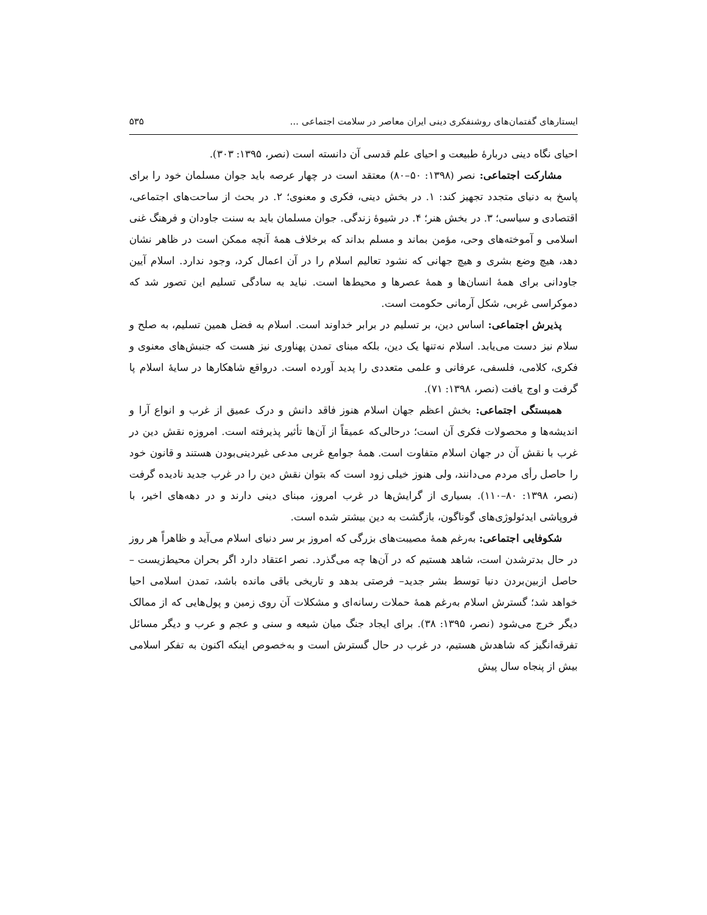ایستارهای گفتمان‌های روشنفکری دینی ایران معاصر در سلامت اجتماعی ... ۵۳۵
احیای نگاه دینی دربارهٔ طبیعت و احیای علم قدسی آن دانسته است (نصر، ۱۳۹۵: ۳۰۳).
مشارکت اجتماعی: نصر (۱۳۹۸: ۵۰–۸۰) معتقد است در چهار عرصه باید جوان مسلمان خود را برای پاسخ به دنیای متجدد تجهیز کند: ۱. در بخش دینی، فکری و معنوی؛ ۲. در بحث از ساحت‌های اجتماعی، اقتصادی و سیاسی؛ ۳. در بخش هنر؛ ۴. در شیوهٔ زندگی. جوان مسلمان باید به سنت جاودان و فرهنگ غنی اسلامی و آموخته‌های وحی، مؤمن بماند و مسلم بداند که برخلاف همهٔ آنچه ممکن است در ظاهر نشان دهد، هیچ وضع بشری و هیچ جهانی که نشود تعالیم اسلام را در آن اعمال کرد، وجود ندارد. اسلام آیین جاودانی برای همهٔ انسان‌ها و همهٔ عصرها و محیط‌ها است. نباید به سادگی تسلیم این تصور شد که دموکراسی غربی، شکل آرمانی حکومت است.
پذیرش اجتماعی: اساس دین، بر تسلیم در برابر خداوند است. اسلام به فضل همین تسلیم، به صلح و سلام نیز دست می‌یابد. اسلام نه‌تنها یک دین، بلکه مبنای تمدن پهناوری نیز هست که جنبش‌های معنوی و فکری، کلامی، فلسفی، عرفانی و علمی متعددی را پدید آورده است. درواقع شاهکارها در سایهٔ اسلام پا گرفت و اوج یافت (نصر، ۱۳۹۸: ۷۱).
همبستگی اجتماعی: بخش اعظم جهان اسلام هنوز فاقد دانش و درک عمیق از غرب و انواع آرا و اندیشه‌ها و محصولات فکری آن است؛ درحالی‌که عمیقاً از آن‌ها تأثیر پذیرفته است. امروزه نقش دین در غرب با نقش آن در جهان اسلام متفاوت است. همهٔ جوامع غربی مدعی غیردینی‌بودن هستند و قانون خود را حاصل رأی مردم می‌دانند، ولی هنوز خیلی زود است که بتوان نقش دین را در غرب جدید نادیده گرفت (نصر، ۱۳۹۸: ۸۰–۱۱۰). بسیاری از گرایش‌ها در غرب امروز، مبنای دینی دارند و در دهه‌های اخیر، با فروپاشی ایدئولوژی‌های گوناگون، بازگشت به دین بیشتر شده است.
شکوفایی اجتماعی: به‌رغم همهٔ مصیبت‌های بزرگی که امروز بر سر دنیای اسلام می‌آید و ظاهراً هر روز در حال بدترشدن است، شاهد هستیم که در آن‌ها چه می‌گذرد. نصر اعتقاد دارد اگر بحران محیط‌زیست –حاصل ازبین‌بردن دنیا توسط بشر جدید– فرصتی بدهد و تاریخی باقی مانده باشد، تمدن اسلامی احیا خواهد شد؛ گسترش اسلام به‌رغم همهٔ حملات رسانه‌ای و مشکلات آن روی زمین و پول‌هایی که از ممالک دیگر خرج می‌شود (نصر، ۱۳۹۵: ۳۸). برای ایجاد جنگ میان شیعه و سنی و عجم و عرب و دیگر مسائل تفرقه‌انگیز که شاهدش هستیم، در غرب در حال گسترش است و به‌خصوص اینکه اکنون به تفکر اسلامی بیش از پنجاه سال پیش